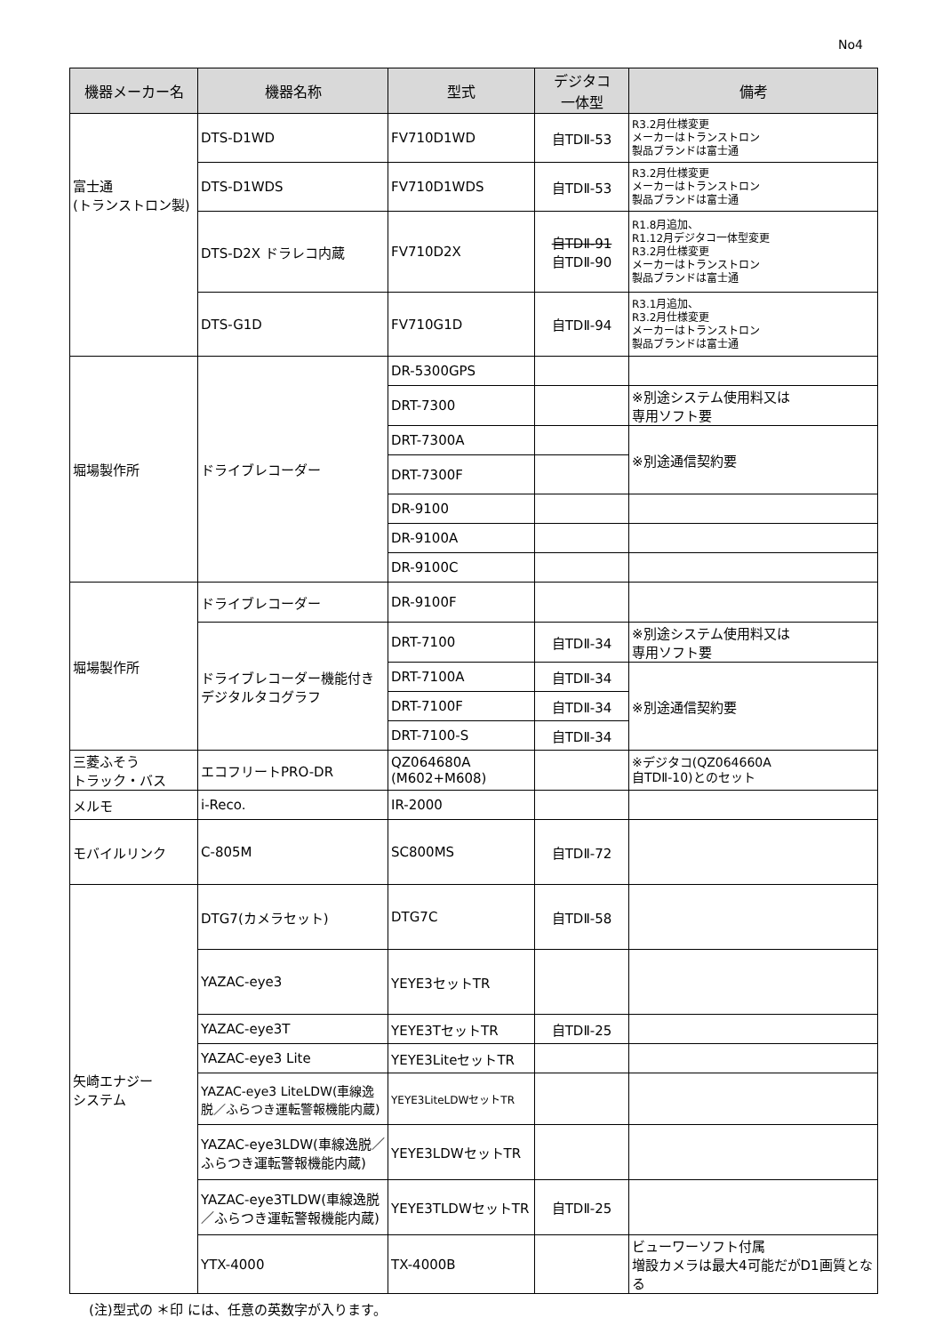No4
| 機器メーカー名 | 機器名称 | 型式 | デジタコ 一体型 | 備考 |
| --- | --- | --- | --- | --- |
| 富士通 (トランストロン製) | DTS-D1WD | FV710D1WD | 自TDⅡ-53 | R3.2月仕様変更 メーカーはトランストロン 製品ブランドは富士通 |
| | DTS-D1WDS | FV710D1WDS | 自TDⅡ-53 | R3.2月仕様変更 メーカーはトランストロン 製品ブランドは富士通 |
| | DTS-D2X ドラレコ内蔵 | FV710D2X | 自TDⅡ-91 自TDⅡ-90 | R1.8月追加、 R1.12月デジタコ一体型変更 R3.2月仕様変更 メーカーはトランストロン 製品ブランドは富士通 |
| | DTS-G1D | FV710G1D | 自TDⅡ-94 | R3.1月追加、 R3.2月仕様変更 メーカーはトランストロン 製品ブランドは富士通 |
| 堀場製作所 | ドライブレコーダー | DR-5300GPS | | |
| | | DRT-7300 | | ※別途システム使用料又は 専用ソフト要 |
| | | DRT-7300A | | ※別途通信契約要 |
| | | DRT-7300F | | |
| | | DR-9100 | | |
| | | DR-9100A | | |
| | | DR-9100C | | |
| 堀場製作所 | ドライブレコーダー | DR-9100F | | |
| | ドライブレコーダー機能付きデジタルタコグラフ | DRT-7100 | 自TDⅡ-34 | ※別途システム使用料又は 専用ソフト要 |
| | | DRT-7100A | 自TDⅡ-34 | ※別途通信契約要 |
| | | DRT-7100F | 自TDⅡ-34 | |
| | | DRT-7100-S | 自TDⅡ-34 | |
| 三菱ふそう トラック・バス | エコフリートPRO-DR | QZ064680A (M602+M608) | | ※デジタコ(QZ064660A 自TDⅡ-10)とのセット |
| メルモ | i-Reco. | IR-2000 | | |
| モバイルリンク | C-805M | SC800MS | 自TDⅡ-72 | |
| 矢崎エナジー システム | DTG7(カメラセット) | DTG7C | 自TDⅡ-58 | |
| | YAZAC-eye3 | YEYE3セットTR | | |
| | YAZAC-eye3T | YEYE3TセットTR | 自TDⅡ-25 | |
| | YAZAC-eye3 Lite | YEYE3LiteセットTR | | |
| | YAZAC-eye3 LiteLDW(車線逸脱／ふらつき運転警報機能内蔵) | YEYE3LiteLDWセットTR | | |
| | YAZAC-eye3LDW(車線逸脱／ふらつき運転警報機能内蔵) | YEYE3LDWセットTR | | |
| | YAZAC-eye3TLDW(車線逸脱／ふらつき運転警報機能内蔵) | YEYE3TLDWセットTR | 自TDⅡ-25 | |
| | YTX-4000 | TX-4000B | | ビューワーソフト付属 増設カメラは最大4可能だがD1画質となる |
(注)型式の ＊印 には、任意の英数字が入ります。